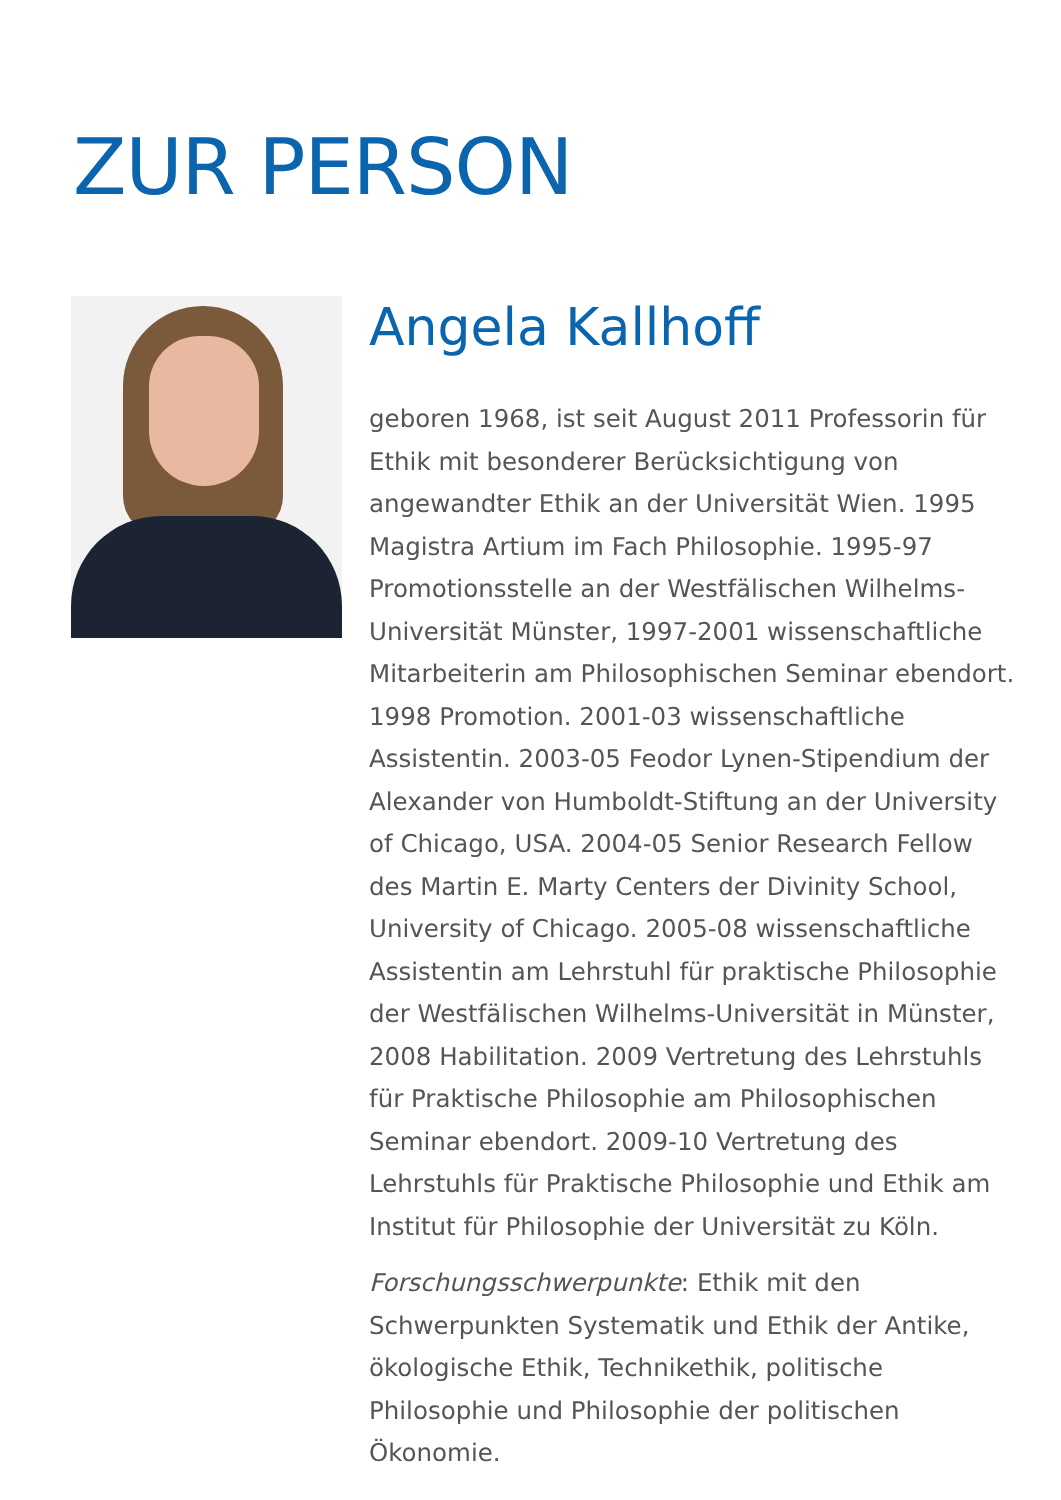ZUR PERSON
Angela Kallhoff
geboren 1968, ist seit August 2011 Professorin für Ethik mit besonderer Berücksichtigung von angewandter Ethik an der Universität Wien. 1995 Magistra Artium im Fach Philosophie. 1995-97 Promotionsstelle an der Westfälischen Wilhelms-Universität Münster, 1997-2001 wissenschaftliche Mitarbeiterin am Philosophischen Seminar ebendort. 1998 Promotion. 2001-03 wissenschaftliche Assistentin. 2003-05 Feodor Lynen-Stipendium der Alexander von Humboldt-Stiftung an der University of Chicago, USA. 2004-05 Senior Research Fellow des Martin E. Marty Centers der Divinity School, University of Chicago. 2005-08 wissenschaftliche Assistentin am Lehrstuhl für praktische Philosophie der Westfälischen Wilhelms-Universität in Münster, 2008 Habilitation. 2009 Vertretung des Lehrstuhls für Praktische Philosophie am Philosophischen Seminar ebendort. 2009-10 Vertretung des Lehrstuhls für Praktische Philosophie und Ethik am Institut für Philosophie der Universität zu Köln.
Forschungsschwerpunkte: Ethik mit den Schwerpunkten Systematik und Ethik der Antike, ökologische Ethik, Technikethik, politische Philosophie und Philosophie der politischen Ökonomie.